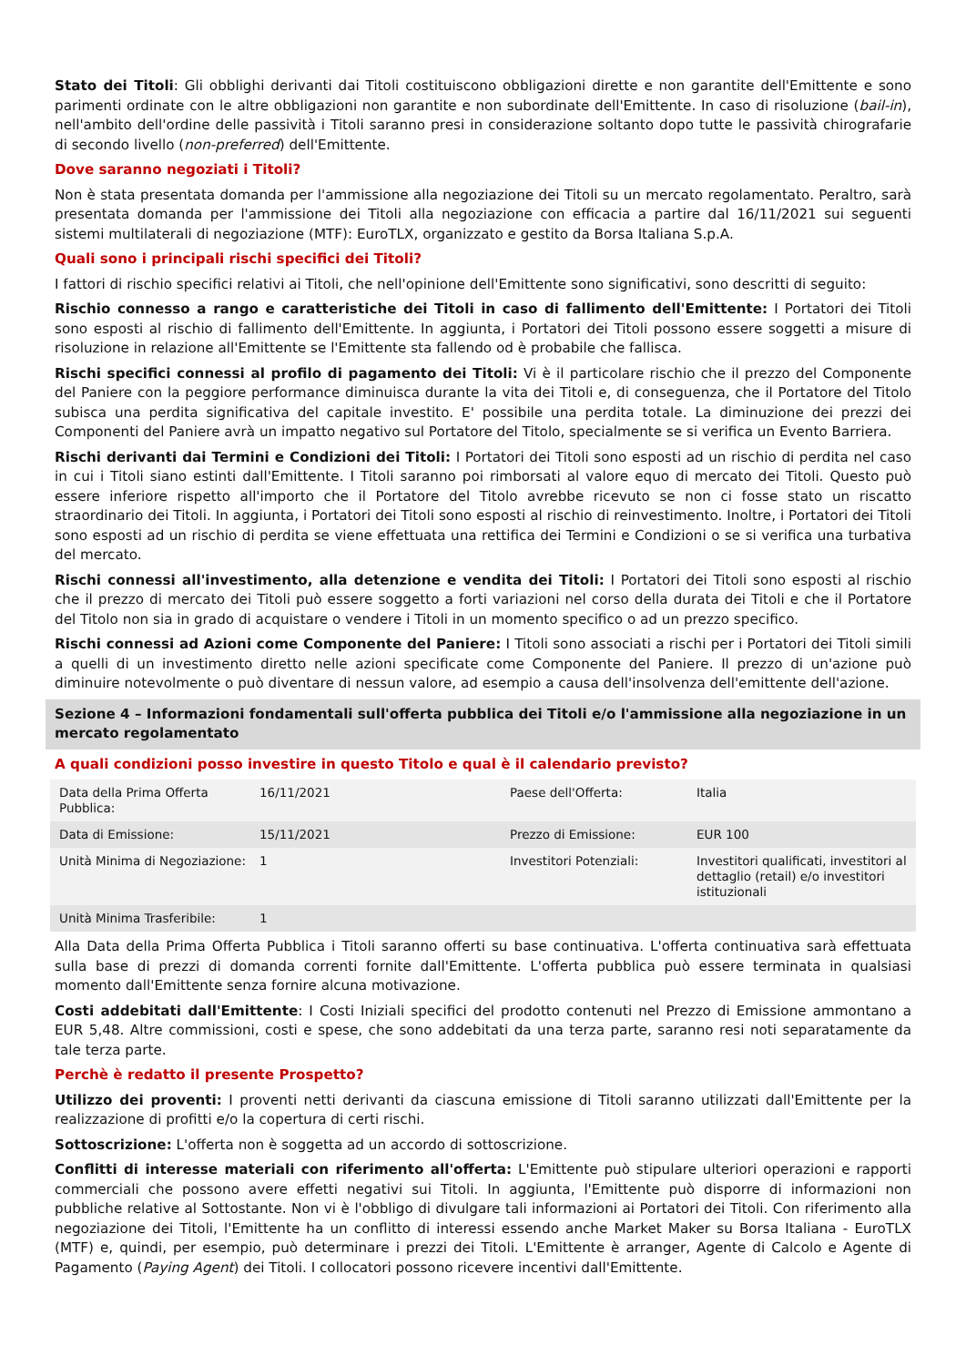Stato dei Titoli: Gli obblighi derivanti dai Titoli costituiscono obbligazioni dirette e non garantite dell'Emittente e sono parimenti ordinate con le altre obbligazioni non garantite e non subordinate dell'Emittente. In caso di risoluzione (bail-in), nell'ambito dell'ordine delle passività i Titoli saranno presi in considerazione soltanto dopo tutte le passività chirografarie di secondo livello (non-preferred) dell'Emittente.
Dove saranno negoziati i Titoli?
Non è stata presentata domanda per l'ammissione alla negoziazione dei Titoli su un mercato regolamentato. Peraltro, sarà presentata domanda per l'ammissione dei Titoli alla negoziazione con efficacia a partire dal 16/11/2021 sui seguenti sistemi multilaterali di negoziazione (MTF): EuroTLX, organizzato e gestito da Borsa Italiana S.p.A.
Quali sono i principali rischi specifici dei Titoli?
I fattori di rischio specifici relativi ai Titoli, che nell'opinione dell'Emittente sono significativi, sono descritti di seguito:
Rischio connesso a rango e caratteristiche dei Titoli in caso di fallimento dell'Emittente: I Portatori dei Titoli sono esposti al rischio di fallimento dell'Emittente. In aggiunta, i Portatori dei Titoli possono essere soggetti a misure di risoluzione in relazione all'Emittente se l'Emittente sta fallendo od è probabile che fallisca.
Rischi specifici connessi al profilo di pagamento dei Titoli: Vi è il particolare rischio che il prezzo del Componente del Paniere con la peggiore performance diminuisca durante la vita dei Titoli e, di conseguenza, che il Portatore del Titolo subisca una perdita significativa del capitale investito. E' possibile una perdita totale. La diminuzione dei prezzi dei Componenti del Paniere avrà un impatto negativo sul Portatore del Titolo, specialmente se si verifica un Evento Barriera.
Rischi derivanti dai Termini e Condizioni dei Titoli: I Portatori dei Titoli sono esposti ad un rischio di perdita nel caso in cui i Titoli siano estinti dall'Emittente. I Titoli saranno poi rimborsati al valore equo di mercato dei Titoli. Questo può essere inferiore rispetto all'importo che il Portatore del Titolo avrebbe ricevuto se non ci fosse stato un riscatto straordinario dei Titoli. In aggiunta, i Portatori dei Titoli sono esposti al rischio di reinvestimento. Inoltre, i Portatori dei Titoli sono esposti ad un rischio di perdita se viene effettuata una rettifica dei Termini e Condizioni o se si verifica una turbativa del mercato.
Rischi connessi all'investimento, alla detenzione e vendita dei Titoli: I Portatori dei Titoli sono esposti al rischio che il prezzo di mercato dei Titoli può essere soggetto a forti variazioni nel corso della durata dei Titoli e che il Portatore del Titolo non sia in grado di acquistare o vendere i Titoli in un momento specifico o ad un prezzo specifico.
Rischi connessi ad Azioni come Componente del Paniere: I Titoli sono associati a rischi per i Portatori dei Titoli simili a quelli di un investimento diretto nelle azioni specificate come Componente del Paniere. Il prezzo di un'azione può diminuire notevolmente o può diventare di nessun valore, ad esempio a causa dell'insolvenza dell'emittente dell'azione.
Sezione 4 – Informazioni fondamentali sull'offerta pubblica dei Titoli e/o l'ammissione alla negoziazione in un mercato regolamentato
A quali condizioni posso investire in questo Titolo e qual è il calendario previsto?
| Data della Prima Offerta Pubblica: | 16/11/2021 | Paese dell'Offerta: | Italia |
| Data di Emissione: | 15/11/2021 | Prezzo di Emissione: | EUR 100 |
| Unità Minima di Negoziazione: | 1 | Investitori Potenziali: | Investitori qualificati, investitori al dettaglio (retail) e/o investitori istituzionali |
| Unità Minima Trasferibile: | 1 | | |
Alla Data della Prima Offerta Pubblica i Titoli saranno offerti su base continuativa. L'offerta continuativa sarà effettuata sulla base di prezzi di domanda correnti fornite dall'Emittente. L'offerta pubblica può essere terminata in qualsiasi momento dall'Emittente senza fornire alcuna motivazione.
Costi addebitati dall'Emittente: I Costi Iniziali specifici del prodotto contenuti nel Prezzo di Emissione ammontano a EUR 5,48. Altre commissioni, costi e spese, che sono addebitati da una terza parte, saranno resi noti separatamente da tale terza parte.
Perchè è redatto il presente Prospetto?
Utilizzo dei proventi: I proventi netti derivanti da ciascuna emissione di Titoli saranno utilizzati dall'Emittente per la realizzazione di profitti e/o la copertura di certi rischi.
Sottoscrizione: L'offerta non è soggetta ad un accordo di sottoscrizione.
Conflitti di interesse materiali con riferimento all'offerta: L'Emittente può stipulare ulteriori operazioni e rapporti commerciali che possono avere effetti negativi sui Titoli. In aggiunta, l'Emittente può disporre di informazioni non pubbliche relative al Sottostante. Non vi è l'obbligo di divulgare tali informazioni ai Portatori dei Titoli. Con riferimento alla negoziazione dei Titoli, l'Emittente ha un conflitto di interessi essendo anche Market Maker su Borsa Italiana - EuroTLX (MTF) e, quindi, per esempio, può determinare i prezzi dei Titoli. L'Emittente è arranger, Agente di Calcolo e Agente di Pagamento (Paying Agent) dei Titoli. I collocatori possono ricevere incentivi dall'Emittente.